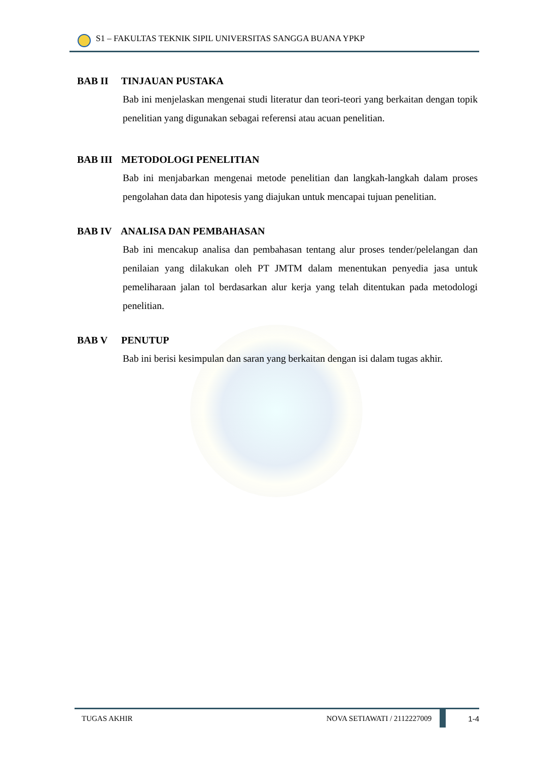S1 – FAKULTAS TEKNIK SIPIL UNIVERSITAS SANGGA BUANA YPKP
BAB II TINJAUAN PUSTAKA
Bab ini menjelaskan mengenai studi literatur dan teori-teori yang berkaitan dengan topik penelitian yang digunakan sebagai referensi atau acuan penelitian.
BAB III METODOLOGI PENELITIAN
Bab ini menjabarkan mengenai metode penelitian dan langkah-langkah dalam proses pengolahan data dan hipotesis yang diajukan untuk mencapai tujuan penelitian.
BAB IV ANALISA DAN PEMBAHASAN
Bab ini mencakup analisa dan pembahasan tentang alur proses tender/pelelangan dan penilaian yang dilakukan oleh PT JMTM dalam menentukan penyedia jasa untuk pemeliharaan jalan tol berdasarkan alur kerja yang telah ditentukan pada metodologi penelitian.
BAB V PENUTUP
Bab ini berisi kesimpulan dan saran yang berkaitan dengan isi dalam tugas akhir.
TUGAS AKHIR NOVA SETIAWATI / 2112227009 1-4